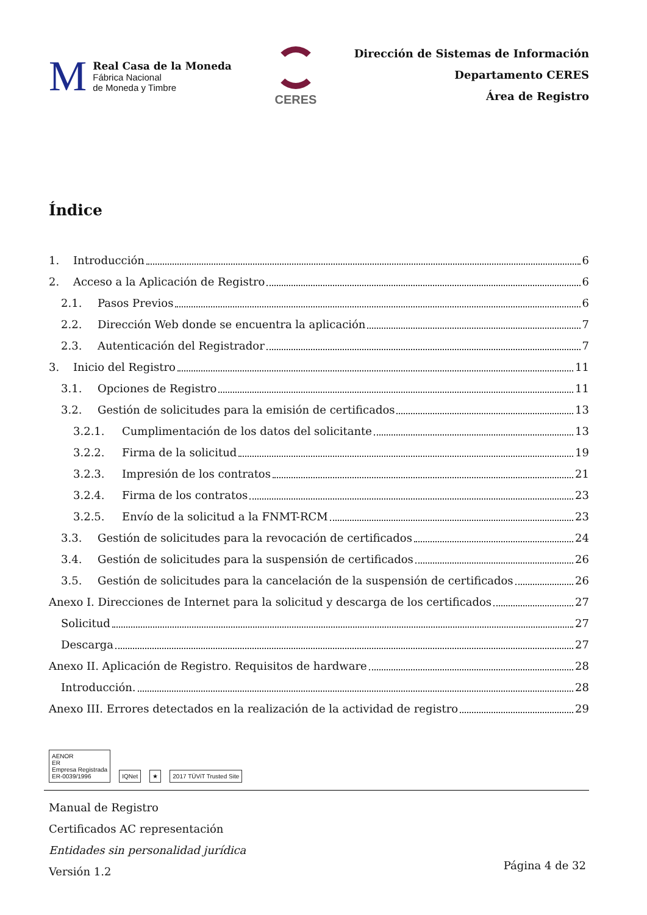M
Real Casa de la Moneda
Fábrica Nacional
de Moneda y Timbre
CERES
Dirección de Sistemas de Información
Departamento CERES
Área de Registro
Índice
1. Introducción 6
2. Acceso a la Aplicación de Registro 6
2.1. Pasos Previos 6
2.2. Dirección Web donde se encuentra la aplicación 7
2.3. Autenticación del Registrador 7
3. Inicio del Registro 11
3.1. Opciones de Registro 11
3.2. Gestión de solicitudes para la emisión de certificados 13
3.2.1. Cumplimentación de los datos del solicitante 13
3.2.2. Firma de la solicitud 19
3.2.3. Impresión de los contratos 21
3.2.4. Firma de los contratos 23
3.2.5. Envío de la solicitud a la FNMT-RCM 23
3.3. Gestión de solicitudes para la revocación de certificados 24
3.4. Gestión de solicitudes para la suspensión de certificados 26
3.5. Gestión de solicitudes para la cancelación de la suspensión de certificados 26
Anexo I. Direcciones de Internet para la solicitud y descarga de los certificados 27
Solicitud 27
Descarga 27
Anexo II. Aplicación de Registro. Requisitos de hardware 28
Introducción. 28
Anexo III. Errores detectados en la realización de la actividad de registro 29
AENOR
ER
Empresa Registrada
ER-0039/1996
IQNet
★
2017 TÜViT Trusted Site
Manual de Registro
Certificados AC representación
Entidades sin personalidad jurídica
Versión 1.2
Página 4 de 32